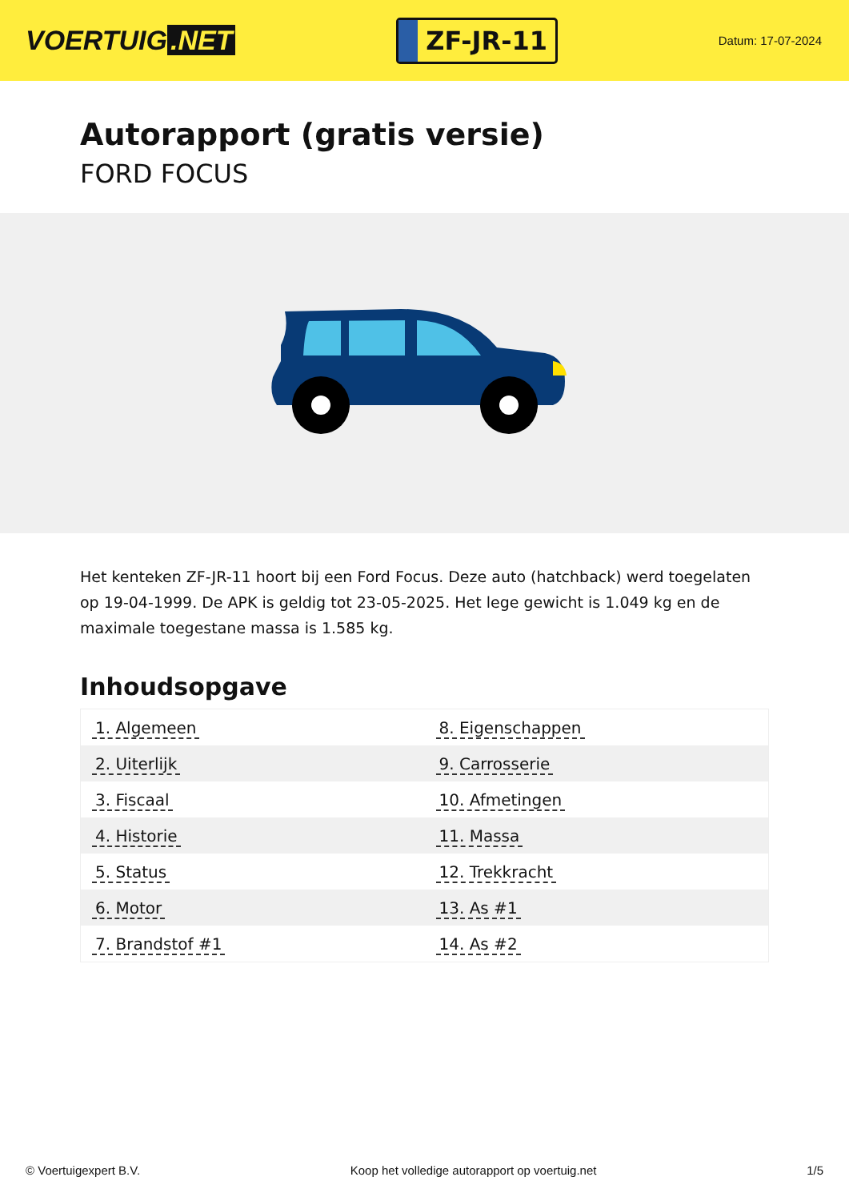VOERTUIG.NET
ZF-JR-11
Datum: 17-07-2024
Autorapport (gratis versie)
FORD FOCUS
Het kenteken ZF-JR-11 hoort bij een Ford Focus. Deze auto (hatchback) werd toegelaten op 19-04-1999. De APK is geldig tot 23-05-2025. Het lege gewicht is 1.049 kg en de maximale toegestane massa is 1.585 kg.
Inhoudsopgave
| 1. Algemeen | 8. Eigenschappen |
| 2. Uiterlijk | 9. Carrosserie |
| 3. Fiscaal | 10. Afmetingen |
| 4. Historie | 11. Massa |
| 5. Status | 12. Trekkracht |
| 6. Motor | 13. As #1 |
| 7. Brandstof #1 | 14. As #2 |
© Voertuigexpert B.V. Koop het volledige autorapport op voertuig.net
1/5